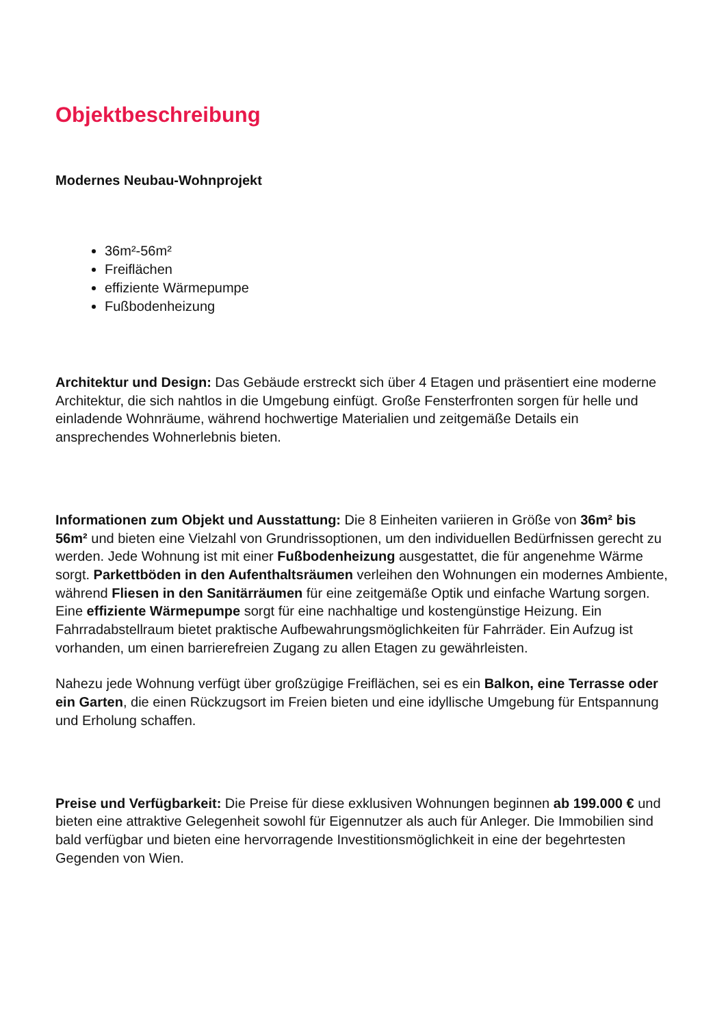Objektbeschreibung
Modernes Neubau-Wohnprojekt
36m²-56m²
Freiflächen
effiziente Wärmepumpe
Fußbodenheizung
Architektur und Design: Das Gebäude erstreckt sich über 4 Etagen und präsentiert eine moderne Architektur, die sich nahtlos in die Umgebung einfügt. Große Fensterfronten sorgen für helle und einladende Wohnräume, während hochwertige Materialien und zeitgemäße Details ein ansprechendes Wohnerlebnis bieten.
Informationen zum Objekt und Ausstattung: Die 8 Einheiten variieren in Größe von 36m² bis 56m² und bieten eine Vielzahl von Grundrissoptionen, um den individuellen Bedürfnissen gerecht zu werden. Jede Wohnung ist mit einer Fußbodenheizung ausgestattet, die für angenehme Wärme sorgt. Parkettböden in den Aufenthaltsräumen verleihen den Wohnungen ein modernes Ambiente, während Fliesen in den Sanitärräumen für eine zeitgemäße Optik und einfache Wartung sorgen. Eine effiziente Wärmepumpe sorgt für eine nachhaltige und kostengünstige Heizung. Ein Fahrradabstellraum bietet praktische Aufbewahrungsmöglichkeiten für Fahrräder. Ein Aufzug ist vorhanden, um einen barrierefreien Zugang zu allen Etagen zu gewährleisten.
Nahezu jede Wohnung verfügt über großzügige Freiflächen, sei es ein Balkon, eine Terrasse oder ein Garten, die einen Rückzugsort im Freien bieten und eine idyllische Umgebung für Entspannung und Erholung schaffen.
Preise und Verfügbarkeit: Die Preise für diese exklusiven Wohnungen beginnen ab 199.000 € und bieten eine attraktive Gelegenheit sowohl für Eigennutzer als auch für Anleger. Die Immobilien sind bald verfügbar und bieten eine hervorragende Investitionsmöglichkeit in eine der begehrtesten Gegenden von Wien.